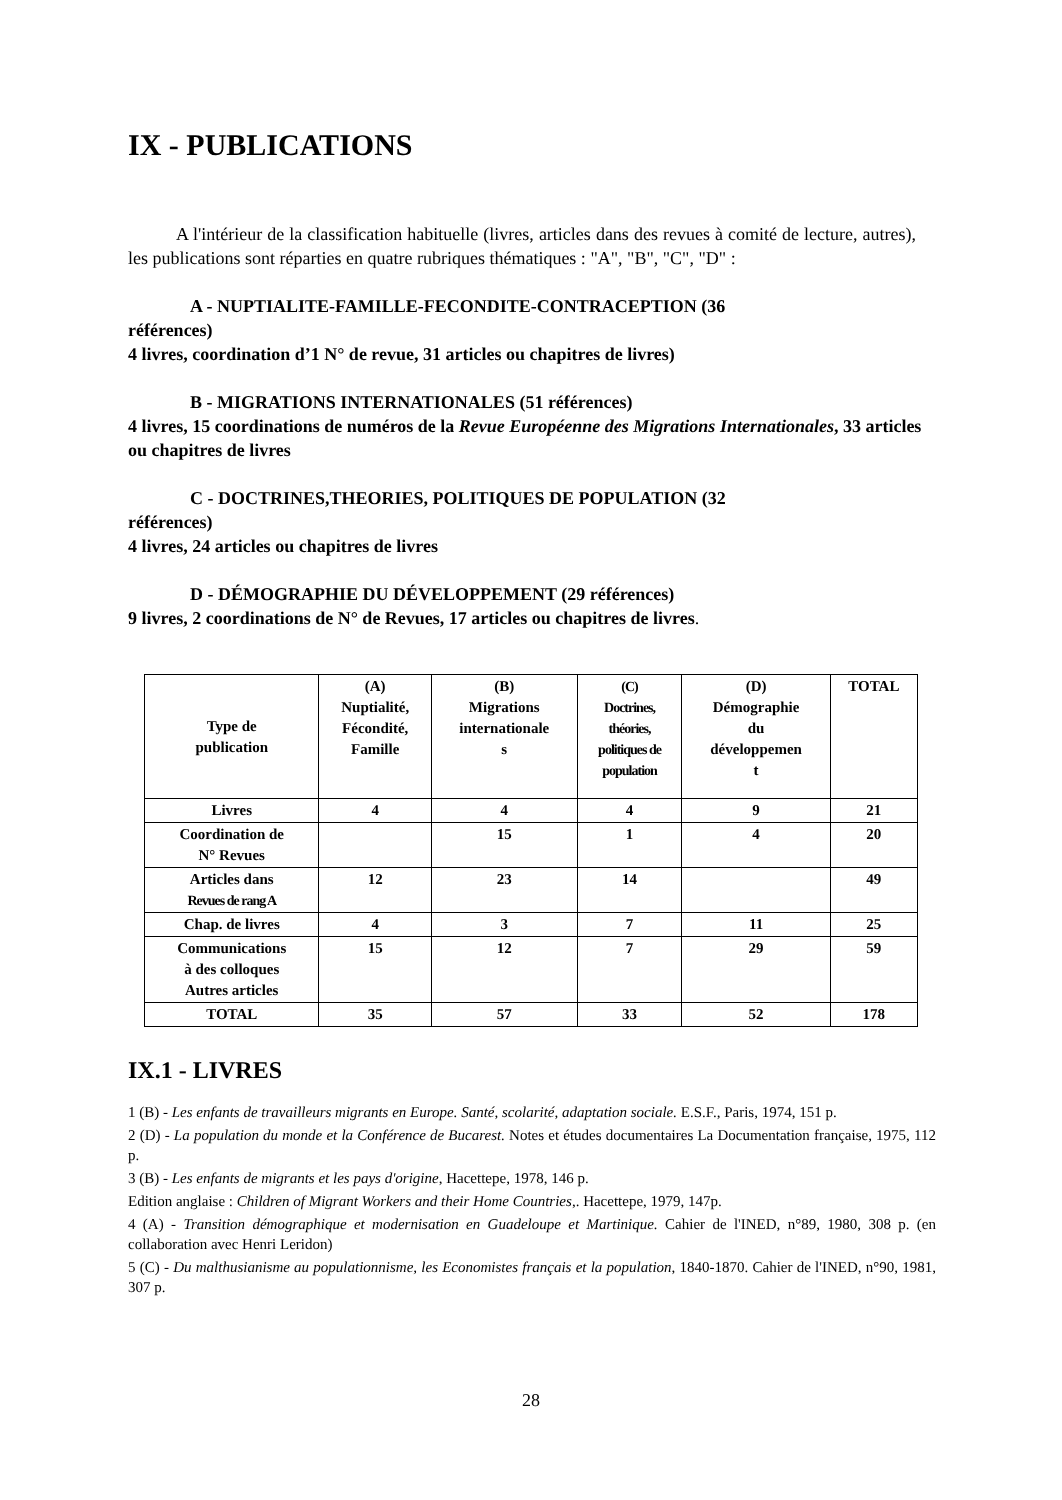IX - PUBLICATIONS
A l'intérieur de la classification habituelle (livres, articles dans des revues à comité de lecture, autres), les publications sont réparties en quatre rubriques thématiques : "A", "B", "C", "D" :
A - NUPTIALITE-FAMILLE-FECONDITE-CONTRACEPTION (36
références)
4 livres, coordination d’1 N° de revue, 31 articles ou chapitres de livres)
B - MIGRATIONS INTERNATIONALES (51 références)
4 livres, 15 coordinations de numéros de la Revue Européenne des Migrations Internationales, 33 articles ou chapitres de livres
C - DOCTRINES,THEORIES, POLITIQUES DE POPULATION (32
références)
4 livres, 24 articles ou chapitres de livres
D - DÉMOGRAPHIE DU DÉVELOPPEMENT (29 références)
9 livres, 2 coordinations de N° de Revues, 17 articles ou chapitres de livres.
| Type de publication | (A) Nuptialité, Fécondité, Famille | (B) Migrations internationale s | (C) Doctrines, théories, politiques de population | (D) Démographie du développemen t | TOTAL |
| --- | --- | --- | --- | --- | --- |
| Livres | 4 | 4 | 4 | 9 | 21 |
| Coordination de N° Revues | | 15 | 1 | 4 | 20 |
| Articles dans Revues de rang A | 12 | 23 | 14 | | 49 |
| Chap. de livres | 4 | 3 | 7 | 11 | 25 |
| Communications à des colloques Autres articles | 15 | 12 | 7 | 29 | 59 |
| TOTAL | 35 | 57 | 33 | 52 | 178 |
IX.1 - LIVRES
1 (B) - Les enfants de travailleurs migrants en Europe. Santé, scolarité, adaptation sociale. E.S.F., Paris, 1974, 151 p.
2 (D) - La population du monde et la Conférence de Bucarest. Notes et études documentaires La Documentation française, 1975, 112 p.
3 (B) - Les enfants de migrants et les pays d'origine, Hacettepe, 1978, 146 p.
Edition anglaise : Children of Migrant Workers and their Home Countries,. Hacettepe, 1979, 147p.
4 (A) - Transition démographique et modernisation en Guadeloupe et Martinique. Cahier de l'INED, n°89, 1980, 308 p. (en collaboration avec Henri Leridon)
5 (C) - Du malthusianisme au populationnisme, les Economistes français et la population, 1840-1870. Cahier de l'INED, n°90, 1981, 307 p.
28